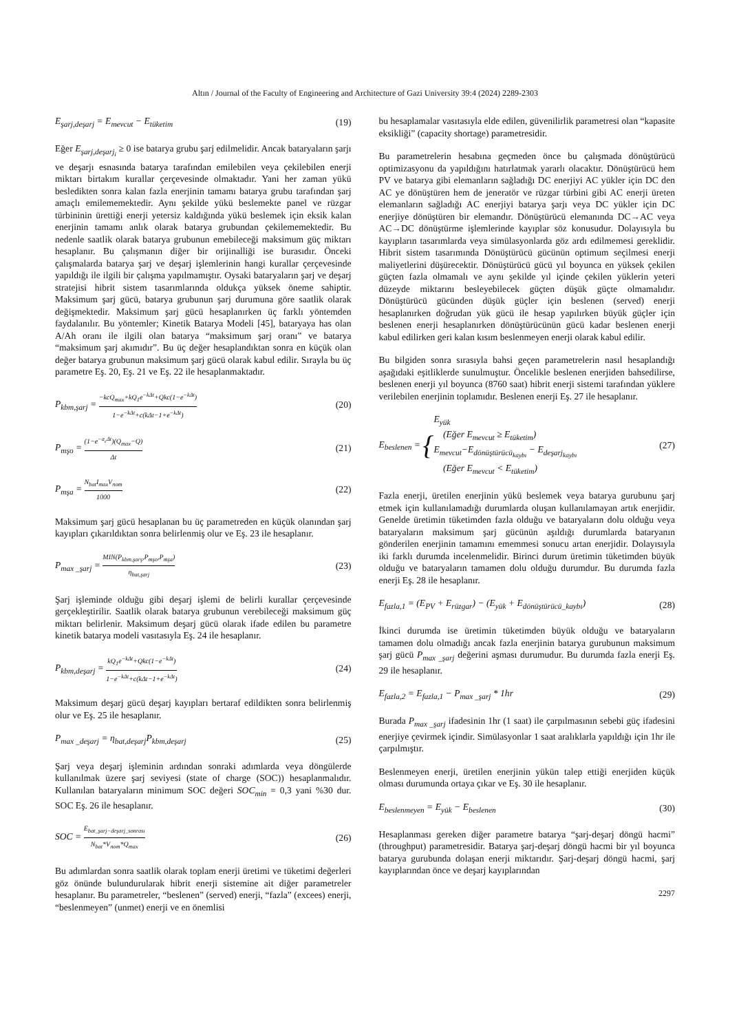Altın / Journal of the Faculty of Engineering and Architecture of Gazi University 39:4 (2024) 2289-2303
E<sub>şarj,deşarj</sub> = E<sub>mevcut</sub> − E<sub>tüketim</sub> (19)
Eğer E<sub>şarj,deşarj<sub>i</sub></sub> ≥ 0 ise batarya grubu şarj edilmelidir. Ancak bataryaların şarjı ve deşarjı esnasında batarya tarafından emilebilen veya çekilebilen enerji miktarı birtakım kurallar çerçevesinde olmaktadır. Yani her zaman yükü besledikten sonra kalan fazla enerjinin tamamı batarya grubu tarafından şarj amaçlı emilememektedir. Aynı şekilde yükü beslemekte panel ve rüzgar türbininin ürettiği enerji yetersiz kaldığında yükü beslemek için eksik kalan enerjinin tamamı anlık olarak batarya grubundan çekilememektedir. Bu nedenle saatlik olarak batarya grubunun emebileceği maksimum güç miktarı hesaplanır. Bu çalışmanın diğer bir orijinalliği ise burasıdır. Önceki çalışmalarda batarya şarj ve deşarj işlemlerinin hangi kurallar çerçevesinde yapıldığı ile ilgili bir çalışma yapılmamıştır. Oysaki bataryaların şarj ve deşarj stratejisi hibrit sistem tasarımlarında oldukça yüksek öneme sahiptir. Maksimum şarj gücü, batarya grubunun şarj durumuna göre saatlik olarak değişmektedir. Maksimum şarj gücü hesaplanırken üç farklı yöntemden faydalanılır. Bu yöntemler; Kinetik Batarya Modeli [45], bataryaya has olan A/Ah oranı ile ilgili olan batarya “maksimum şarj oranı” ve batarya “maksimum şarj akımıdır”. Bu üç değer hesaplandıktan sonra en küçük olan değer batarya grubunun maksimum şarj gücü olarak kabul edilir. Sırayla bu üç parametre Eş. 20, Eş. 21 ve Eş. 22 ile hesaplanmaktadır.
P<sub>kbm,şarj</sub> = −kcQ<sub>max</sub>+kQ<sub>1</sub>e<sup>−kΔt</sup>+Qkc(1−e<sup>−kΔt</sup>) 1−e<sup>−kΔt</sup>+c(kΔt−1+e<sup>−kΔt</sup>) (20)
P<sub>mşo</sub> = (1−e<sup>−a<sub>c</sub>Δt</sup>)(Q<sub>max</sub>−Q) Δt (21)
P<sub>mşa</sub> = N<sub>bat</sub>I<sub>max</sub>V<sub>nom</sub> 1000 (22)
Maksimum şarj gücü hesaplanan bu üç parametreden en küçük olanından şarj kayıpları çıkarıldıktan sonra belirlenmiş olur ve Eş. 23 ile hesaplanır.
P<sub>max _şarj</sub> = MIN(P<sub>kbm,şarş</sub>,P<sub>mşo</sub>,P<sub>mşa</sub>) η<sub>bat,şarj</sub> (23)
Şarj işleminde olduğu gibi deşarj işlemi de belirli kurallar çerçevesinde gerçekleştirilir. Saatlik olarak batarya grubunun verebileceği maksimum güç miktarı belirlenir. Maksimum deşarj gücü olarak ifade edilen bu parametre kinetik batarya modeli vasıtasıyla Eş. 24 ile hesaplanır.
P<sub>kbm,deşarj</sub> = kQ<sub>1</sub>e<sup>−kΔt</sup>+Qkc(1−e<sup>−kΔt</sup>) 1−e<sup>−kΔt</sup>+c(kΔt−1+e<sup>−kΔt</sup>) (24)
Maksimum deşarj gücü deşarj kayıpları bertaraf edildikten sonra belirlenmiş olur ve Eş. 25 ile hesaplanır.
P<sub>max _deşarj</sub> = η<sub>bat,deşarj</sub>P<sub>kbm,deşarj</sub> (25)
Şarj veya deşarj işleminin ardından sonraki adımlarda veya döngülerde kullanılmak üzere şarj seviyesi (state of charge (SOC)) hesaplanmalıdır. Kullanılan bataryaların minimum SOC değeri SOC<sub>min</sub> = 0,3 yani %30 dur. SOC Eş. 26 ile hesaplanır.
SOC = E<sub>bat_şarj−deşarj_sonrası</sub> N<sub>bat</sub>*V<sub>nom</sub>*Q<sub>max</sub> (26)
Bu adımlardan sonra saatlik olarak toplam enerji üretimi ve tüketimi değerleri göz önünde bulundurularak hibrit enerji sistemine ait diğer parametreler hesaplanır. Bu parametreler, “beslenen” (served) enerji, “fazla” (excees) enerji, “beslenmeyen” (unmet) enerji ve en önemlisi
bu hesaplamalar vasıtasıyla elde edilen, güvenilirlik parametresi olan “kapasite eksikliği” (capacity shortage) parametresidir.
Bu parametrelerin hesabına geçmeden önce bu çalışmada dönüştürücü optimizasyonu da yapıldığını hatırlatmak yararlı olacaktır. Dönüştürücü hem PV ve batarya gibi elemanların sağladığı DC enerjiyi AC yükler için DC den AC ye dönüştüren hem de jeneratör ve rüzgar türbini gibi AC enerji üreten elemanların sağladığı AC enerjiyi batarya şarjı veya DC yükler için DC enerjiye dönüştüren bir elemandır. Dönüştürücü elemanında DC→AC veya AC→DC dönüştürme işlemlerinde kayıplar söz konusudur. Dolayısıyla bu kayıpların tasarımlarda veya simülasyonlarda göz ardı edilmemesi gereklidir. Hibrit sistem tasarımında Dönüştürücü gücünün optimum seçilmesi enerji maliyetlerini düşürecektir. Dönüştürücü gücü yıl boyunca en yüksek çekilen güçten fazla olmamalı ve aynı şekilde yıl içinde çekilen yüklerin yeteri düzeyde miktarını besleyebilecek güçten düşük güçte olmamalıdır. Dönüştürücü gücünden düşük güçler için beslenen (served) enerji hesaplanırken doğrudan yük gücü ile hesap yapılırken büyük güçler için beslenen enerji hesaplanırken dönüştürücünün gücü kadar beslenen enerji kabul edilirken geri kalan kısım beslenmeyen enerji olarak kabul edilir.
Bu bilgiden sonra sırasıyla bahsi geçen parametrelerin nasıl hesaplandığı aşağıdaki eşitliklerde sunulmuştur. Öncelikle beslenen enerjiden bahsedilirse, beslenen enerji yıl boyunca (8760 saat) hibrit enerji sistemi tarafından yüklere verilebilen enerjinin toplamıdır. Beslenen enerji Eş. 27 ile hesaplanır.
E<sub>beslenen</sub> = {E<sub>yük</sub>
(Eğer E<sub>mevcut</sub> ≥ E<sub>tüketim</sub>)
E<sub>mevcut</sub>−E<sub>dönüştürücü<sub>kaybı</sub></sub> − E<sub>deşarj<sub>kaybı</sub></sub>
(Eğer E<sub>mevcut</sub> < E<sub>tüketim</sub>) (27)
Fazla enerji, üretilen enerjinin yükü beslemek veya batarya gurubunu şarj etmek için kullanılamadığı durumlarda oluşan kullanılamayan artık enerjidir. Genelde üretimin tüketimden fazla olduğu ve bataryaların dolu olduğu veya bataryaların maksimum şarj gücünün aşıldığı durumlarda bataryanın gönderilen enerjinin tamamını ememmesi sonucu artan enerjidir. Dolayısıyla iki farklı durumda incelenmelidir. Birinci durum üretimin tüketimden büyük olduğu ve bataryaların tamamen dolu olduğu durumdur. Bu durumda fazla enerji Eş. 28 ile hesaplanır.
E<sub>fazla,1</sub> = (E<sub>PV</sub> + E<sub>rüzgar</sub>) − (E<sub>yük</sub> + E<sub>dönüştürücü_kaybı</sub>) (28)
İkinci durumda ise üretimin tüketimden büyük olduğu ve bataryaların tamamen dolu olmadığı ancak fazla enerjinin batarya gurubunun maksimum şarj gücü P<sub>max _şarj</sub> değerini aşması durumudur. Bu durumda fazla enerji Eş. 29 ile hesaplanır.
E<sub>fazla,2</sub> = E<sub>fazla,1</sub> − P<sub>max _şarj</sub> * 1hr (29)
Burada P<sub>max _şarj</sub> ifadesinin 1hr (1 saat) ile çarpılmasının sebebi güç ifadesini enerjiye çevirmek içindir. Simülasyonlar 1 saat aralıklarla yapıldığı için 1hr ile çarpılmıştır.
Beslenmeyen enerji, üretilen enerjinin yükün talep ettiği enerjiden küçük olması durumunda ortaya çıkar ve Eş. 30 ile hesaplanır.
E<sub>beslenmeyen</sub> = E<sub>yük</sub> − E<sub>beslenen</sub> (30)
Hesaplanması gereken diğer parametre batarya “şarj-deşarj döngü hacmi” (throughput) parametresidir. Batarya şarj-deşarj döngü hacmi bir yıl boyunca batarya gurubunda dolaşan enerji miktarıdır. Şarj-deşarj döngü hacmi, şarj kayıplarından önce ve deşarj kayıplarından
2297